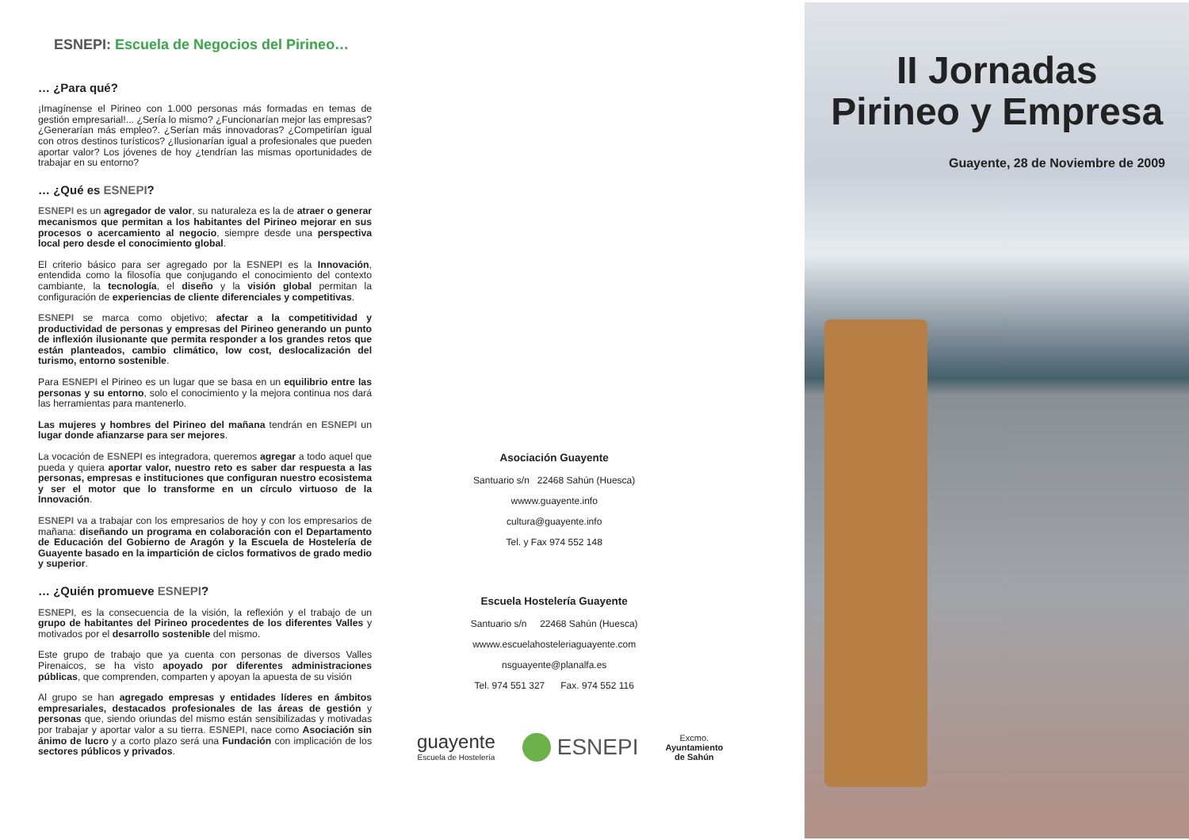ESNEPI: Escuela de Negocios del Pirineo…
… ¿Para qué?
¡Imagínense el Pirineo con 1.000 personas más formadas en temas de gestión empresarial!... ¿Sería lo mismo? ¿Funcionarían mejor las empresas? ¿Generarían más empleo?. ¿Serían más innovadoras? ¿Competirían igual con otros destinos turísticos? ¿Ilusionarían igual a profesionales que pueden aportar valor? Los jóvenes de hoy ¿tendrían las mismas oportunidades de trabajar en su entorno?
… ¿Qué es ESNEPI?
ESNEPI es un agregador de valor, su naturaleza es la de atraer o generar mecanismos que permitan a los habitantes del Pirineo mejorar en sus procesos o acercamiento al negocio, siempre desde una perspectiva local pero desde el conocimiento global.
El criterio básico para ser agregado por la ESNEPI es la Innovación, entendida como la filosofía que conjugando el conocimiento del contexto cambiante, la tecnología, el diseño y la visión global permitan la configuración de experiencias de cliente diferenciales y competitivas.
ESNEPI se marca como objetivo; afectar a la competitividad y productividad de personas y empresas del Pirineo generando un punto de inflexión ilusionante que permita responder a los grandes retos que están planteados, cambio climático, low cost, deslocalización del turismo, entorno sostenible.
Para ESNEPI el Pirineo es un lugar que se basa en un equilibrio entre las personas y su entorno, solo el conocimiento y la mejora continua nos dará las herramientas para mantenerlo.
Las mujeres y hombres del Pirineo del mañana tendrán en ESNEPI un lugar donde afianzarse para ser mejores.
La vocación de ESNEPI es integradora, queremos agregar a todo aquel que pueda y quiera aportar valor, nuestro reto es saber dar respuesta a las personas, empresas e instituciones que configuran nuestro ecosistema y ser el motor que lo transforme en un círculo virtuoso de la Innovación.
ESNEPI va a trabajar con los empresarios de hoy y con los empresarios de mañana: diseñando un programa en colaboración con el Departamento de Educación del Gobierno de Aragón y la Escuela de Hostelería de Guayente basado en la impartición de ciclos formativos de grado medio y superior.
… ¿Quién promueve ESNEPI?
ESNEPI, es la consecuencia de la visión, la reflexión y el trabajo de un grupo de habitantes del Pirineo procedentes de los diferentes Valles y motivados por el desarrollo sostenible del mismo.
Este grupo de trabajo que ya cuenta con personas de diversos Valles Pirenaicos, se ha visto apoyado por diferentes administraciones públicas, que comprenden, comparten y apoyan la apuesta de su visión
Al grupo se han agregado empresas y entidades líderes en ámbitos empresariales, destacados profesionales de las áreas de gestión y personas que, siendo oriundas del mismo están sensibilizadas y motivadas por trabajar y aportar valor a su tierra. ESNEPI, nace como Asociación sin ánimo de lucro y a corto plazo será una Fundación con implicación de los sectores públicos y privados.
Asociación Guayente
Santuario s/n 22468 Sahún (Huesca)
wwww.guayente.info
cultura@guayente.info
Tel. y Fax 974 552 148
Escuela Hostelería Guayente
Santuario s/n 22468 Sahún (Huesca)
wwww.escuelahosteleriaguayente.com
nsguayente@planalfa.es
Tel. 974 551 327 Fax. 974 552 116
guayente
Escuela de Hostelería
ESNEPI
Excmo.
Ayuntamiento
de Sahún
II Jornadas
Pirineo y Empresa
Guayente, 28 de Noviembre de 2009